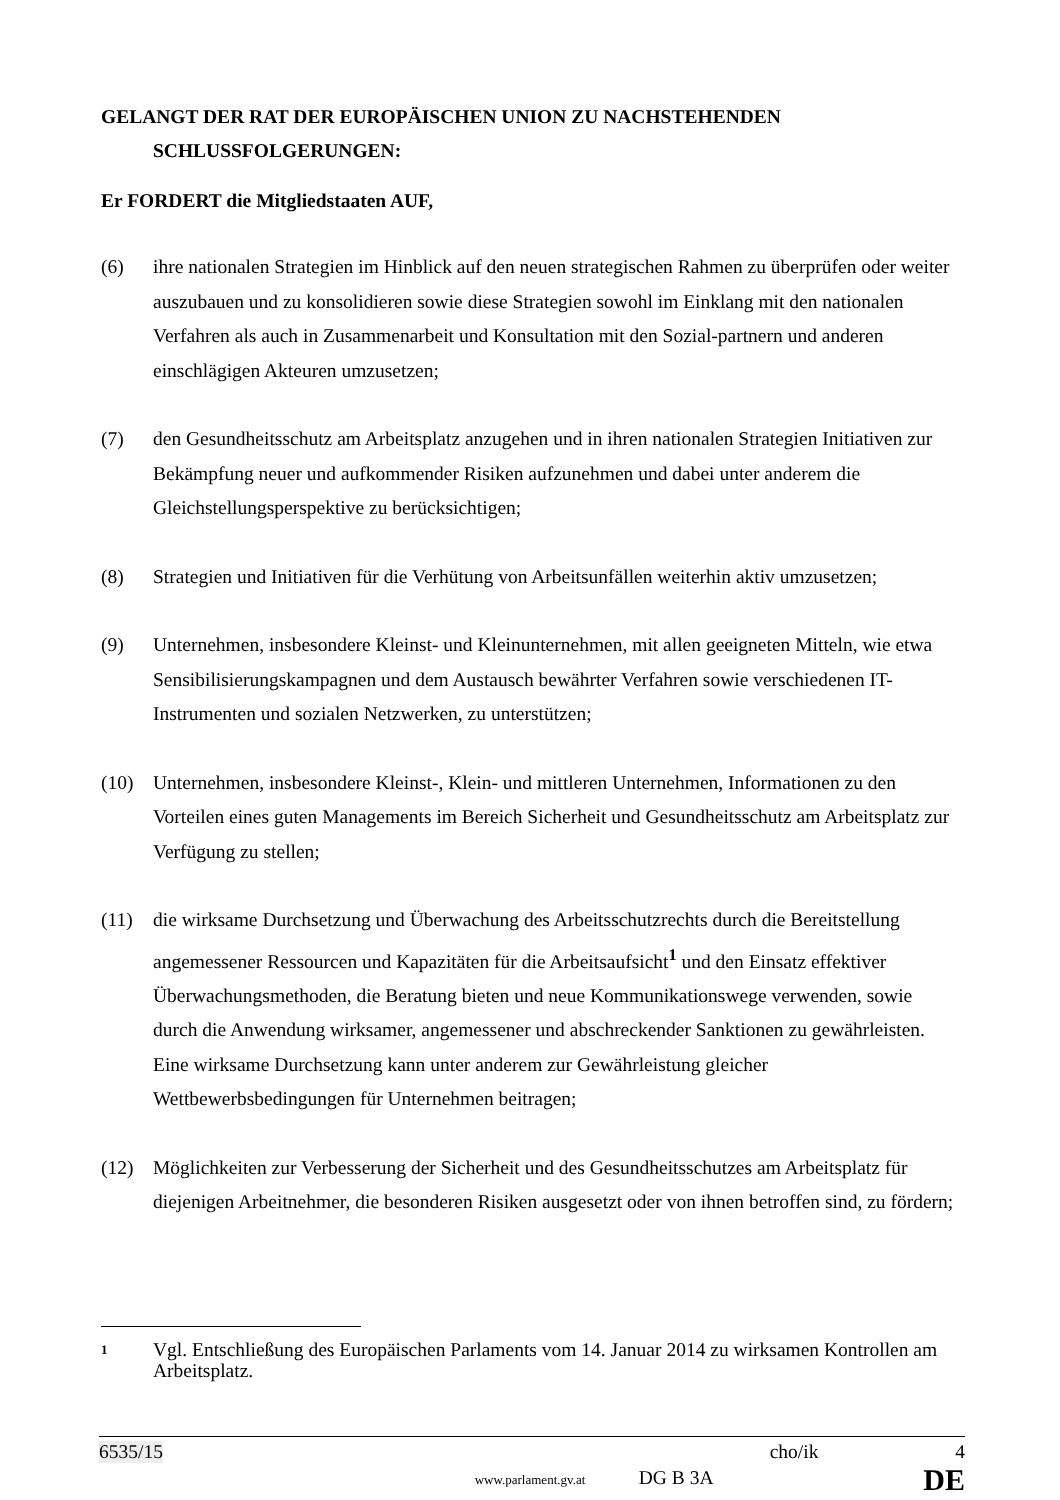GELANGT DER RAT DER EUROPÄISCHEN UNION ZU NACHSTEHENDEN SCHLUSSFOLGERUNGEN:
Er FORDERT die Mitgliedstaaten AUF,
(6) ihre nationalen Strategien im Hinblick auf den neuen strategischen Rahmen zu überprüfen oder weiter auszubauen und zu konsolidieren sowie diese Strategien sowohl im Einklang mit den nationalen Verfahren als auch in Zusammenarbeit und Konsultation mit den Sozial-partnern und anderen einschlägigen Akteuren umzusetzen;
(7) den Gesundheitsschutz am Arbeitsplatz anzugehen und in ihren nationalen Strategien Initiativen zur Bekämpfung neuer und aufkommender Risiken aufzunehmen und dabei unter anderem die Gleichstellungsperspektive zu berücksichtigen;
(8) Strategien und Initiativen für die Verhütung von Arbeitsunfällen weiterhin aktiv umzusetzen;
(9) Unternehmen, insbesondere Kleinst- und Kleinunternehmen, mit allen geeigneten Mitteln, wie etwa Sensibilisierungskampagnen und dem Austausch bewährter Verfahren sowie verschiedenen IT-Instrumenten und sozialen Netzwerken, zu unterstützen;
(10) Unternehmen, insbesondere Kleinst-, Klein- und mittleren Unternehmen, Informationen zu den Vorteilen eines guten Managements im Bereich Sicherheit und Gesundheitsschutz am Arbeitsplatz zur Verfügung zu stellen;
(11) die wirksame Durchsetzung und Überwachung des Arbeitsschutzrechts durch die Bereitstellung angemessener Ressourcen und Kapazitäten für die Arbeitsaufsicht<sup>1</sup> und den Einsatz effektiver Überwachungsmethoden, die Beratung bieten und neue Kommunikationswege verwenden, sowie durch die Anwendung wirksamer, angemessener und abschreckender Sanktionen zu gewährleisten. Eine wirksame Durchsetzung kann unter anderem zur Gewährleistung gleicher Wettbewerbsbedingungen für Unternehmen beitragen;
(12) Möglichkeiten zur Verbesserung der Sicherheit und des Gesundheitsschutzes am Arbeitsplatz für diejenigen Arbeitnehmer, die besonderen Risiken ausgesetzt oder von ihnen betroffen sind, zu fördern;
1 Vgl. Entschließung des Europäischen Parlaments vom 14. Januar 2014 zu wirksamen Kontrollen am Arbeitsplatz.
6535/15 cho/ik 4
DG B 3A DE
www.parlament.gv.at